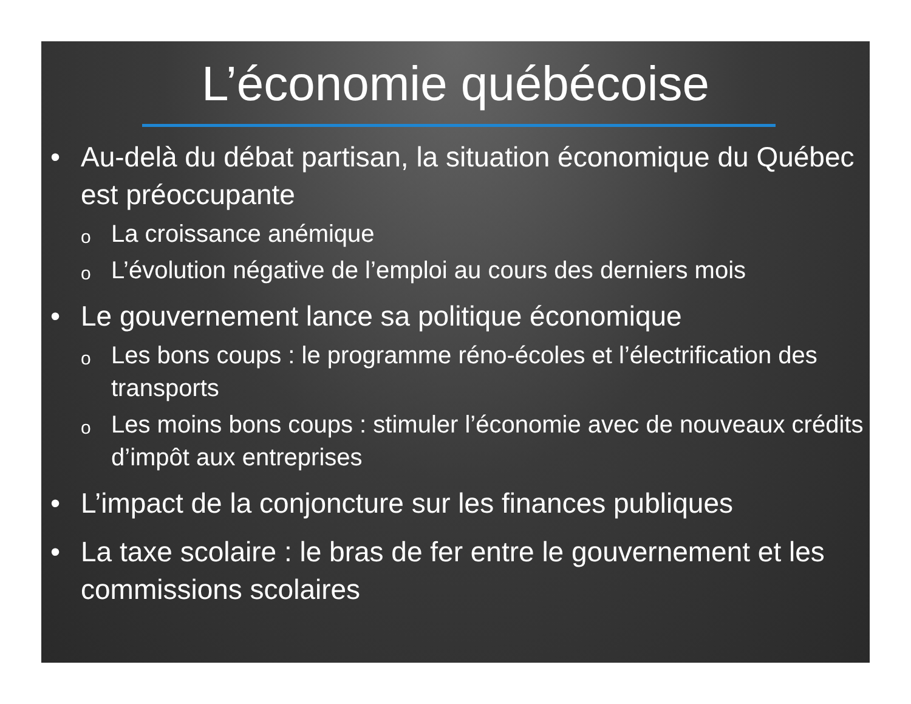L’économie québécoise
• Au-delà du débat partisan, la situation économique du Québec est préoccupante
o La croissance anémique
o L’évolution négative de l’emploi au cours des derniers mois
• Le gouvernement lance sa politique économique
o Les bons coups : le programme réno-écoles et l’électrification des transports
o Les moins bons coups : stimuler l’économie avec de nouveaux crédits d’impôt aux entreprises
• L’impact de la conjoncture sur les finances publiques
• La taxe scolaire : le bras de fer entre le gouvernement et les commissions scolaires